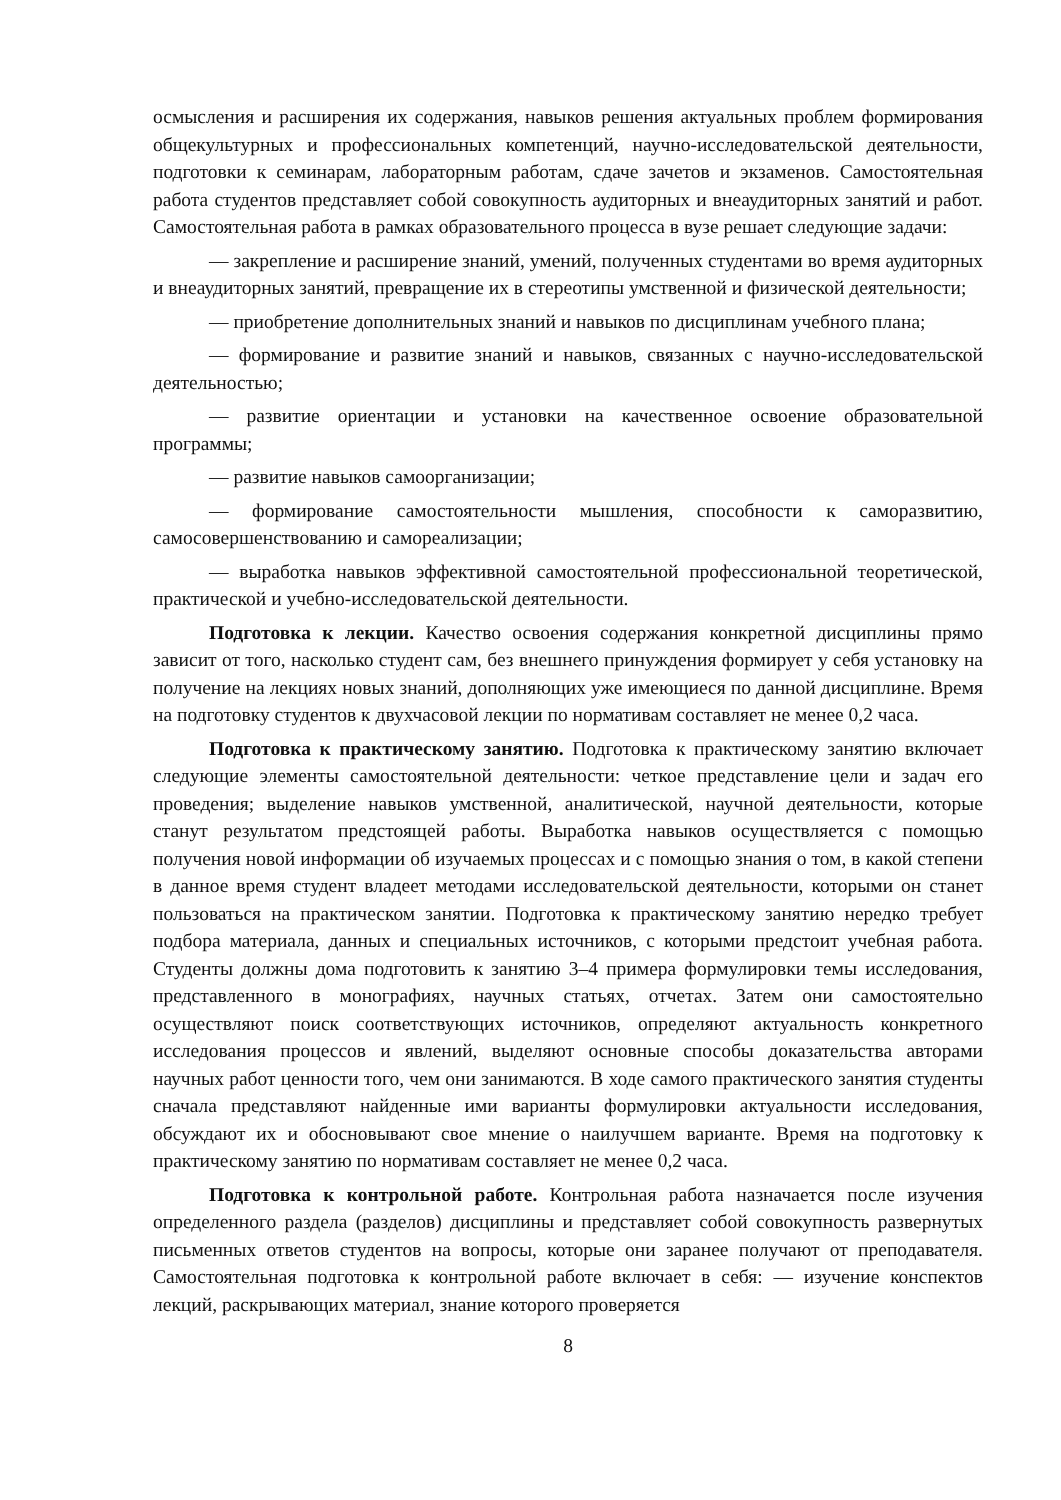осмысления и расширения их содержания, навыков решения актуальных проблем формирования общекультурных и профессиональных компетенций, научно-исследовательской деятельности, подготовки к семинарам, лабораторным работам, сдаче зачетов и экзаменов. Самостоятельная работа студентов представляет собой совокупность аудиторных и внеаудиторных занятий и работ. Самостоятельная работа в рамках образовательного процесса в вузе решает следующие задачи:
— закрепление и расширение знаний, умений, полученных студентами во время аудиторных и внеаудиторных занятий, превращение их в стереотипы умственной и физической деятельности;
— приобретение дополнительных знаний и навыков по дисциплинам учебного плана;
— формирование и развитие знаний и навыков, связанных с научно-исследовательской деятельностью;
— развитие ориентации и установки на качественное освоение образовательной программы;
— развитие навыков самоорганизации;
— формирование самостоятельности мышления, способности к саморазвитию, самосовершенствованию и самореализации;
— выработка навыков эффективной самостоятельной профессиональной теоретической, практической и учебно-исследовательской деятельности.
Подготовка к лекции. Качество освоения содержания конкретной дисциплины прямо зависит от того, насколько студент сам, без внешнего принуждения формирует у себя установку на получение на лекциях новых знаний, дополняющих уже имеющиеся по данной дисциплине. Время на подготовку студентов к двухчасовой лекции по нормативам составляет не менее 0,2 часа.
Подготовка к практическому занятию. Подготовка к практическому занятию включает следующие элементы самостоятельной деятельности: четкое представление цели и задач его проведения; выделение навыков умственной, аналитической, научной деятельности, которые станут результатом предстоящей работы. Выработка навыков осуществляется с помощью получения новой информации об изучаемых процессах и с помощью знания о том, в какой степени в данное время студент владеет методами исследовательской деятельности, которыми он станет пользоваться на практическом занятии. Подготовка к практическому занятию нередко требует подбора материала, данных и специальных источников, с которыми предстоит учебная работа. Студенты должны дома подготовить к занятию 3–4 примера формулировки темы исследования, представленного в монографиях, научных статьях, отчетах. Затем они самостоятельно осуществляют поиск соответствующих источников, определяют актуальность конкретного исследования процессов и явлений, выделяют основные способы доказательства авторами научных работ ценности того, чем они занимаются. В ходе самого практического занятия студенты сначала представляют найденные ими варианты формулировки актуальности исследования, обсуждают их и обосновывают свое мнение о наилучшем варианте. Время на подготовку к практическому занятию по нормативам составляет не менее 0,2 часа.
Подготовка к контрольной работе. Контрольная работа назначается после изучения определенного раздела (разделов) дисциплины и представляет собой совокупность развернутых письменных ответов студентов на вопросы, которые они заранее получают от преподавателя. Самостоятельная подготовка к контрольной работе включает в себя: — изучение конспектов лекций, раскрывающих материал, знание которого проверяется
8